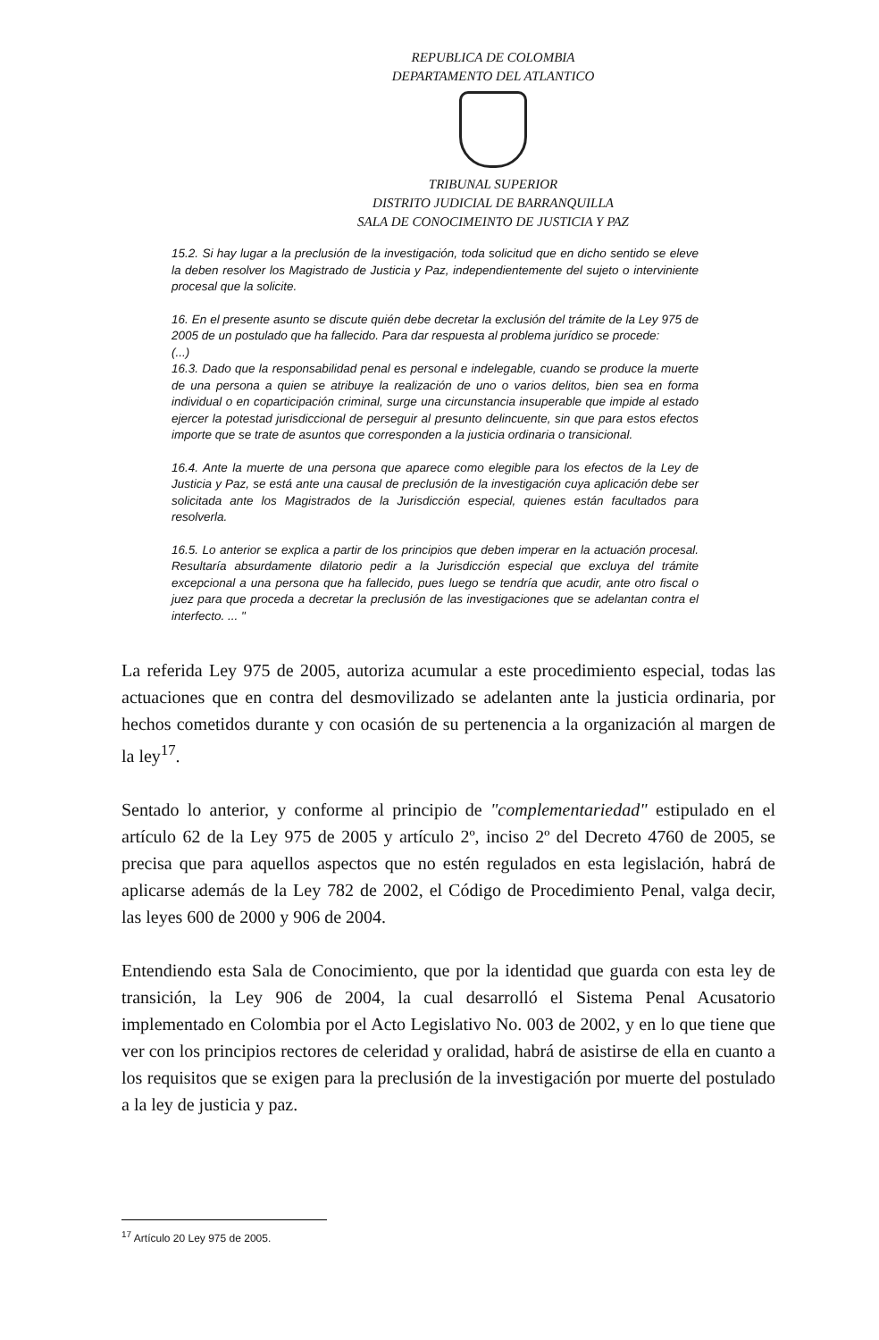REPUBLICA DE COLOMBIA
DEPARTAMENTO DEL ATLANTICO
TRIBUNAL SUPERIOR
DISTRITO JUDICIAL DE BARRANQUILLA
SALA DE CONOCIMEINTO DE JUSTICIA Y PAZ
15.2. Si hay lugar a la preclusión de la investigación, toda solicitud que en dicho sentido se eleve la deben resolver los Magistrado de Justicia y Paz, independientemente del sujeto o interviniente procesal que la solicite.
16. En el presente asunto se discute quién debe decretar la exclusión del trámite de la Ley 975 de 2005 de un postulado que ha fallecido. Para dar respuesta al problema jurídico se procede:
(...)
16.3. Dado que la responsabilidad penal es personal e indelegable, cuando se produce la muerte de una persona a quien se atribuye la realización de uno o varios delitos, bien sea en forma individual o en coparticipación criminal, surge una circunstancia insuperable que impide al estado ejercer la potestad jurisdiccional de perseguir al presunto delincuente, sin que para estos efectos importe que se trate de asuntos que corresponden a la justicia ordinaria o transicional.
16.4. Ante la muerte de una persona que aparece como elegible para los efectos de la Ley de Justicia y Paz, se está ante una causal de preclusión de la investigación cuya aplicación debe ser solicitada ante los Magistrados de la Jurisdicción especial, quienes están facultados para resolverla.
16.5. Lo anterior se explica a partir de los principios que deben imperar en la actuación procesal. Resultaría absurdamente dilatorio pedir a la Jurisdicción especial que excluya del trámite excepcional a una persona que ha fallecido, pues luego se tendría que acudir, ante otro fiscal o juez para que proceda a decretar la preclusión de las investigaciones que se adelantan contra el interfecto. ... "
La referida Ley 975 de 2005, autoriza acumular a este procedimiento especial, todas las actuaciones que en contra del desmovilizado se adelanten ante la justicia ordinaria, por hechos cometidos durante y con ocasión de su pertenencia a la organización al margen de la ley<sup>17</sup>.
Sentado lo anterior, y conforme al principio de "complementariedad" estipulado en el artículo 62 de la Ley 975 de 2005 y artículo 2º, inciso 2º del Decreto 4760 de 2005, se precisa que para aquellos aspectos que no estén regulados en esta legislación, habrá de aplicarse además de la Ley 782 de 2002, el Código de Procedimiento Penal, valga decir, las leyes 600 de 2000 y 906 de 2004.
Entendiendo esta Sala de Conocimiento, que por la identidad que guarda con esta ley de transición, la Ley 906 de 2004, la cual desarrolló el Sistema Penal Acusatorio implementado en Colombia por el Acto Legislativo No. 003 de 2002, y en lo que tiene que ver con los principios rectores de celeridad y oralidad, habrá de asistirse de ella en cuanto a los requisitos que se exigen para la preclusión de la investigación por muerte del postulado a la ley de justicia y paz.
<sup>17</sup> Artículo 20 Ley 975 de 2005.